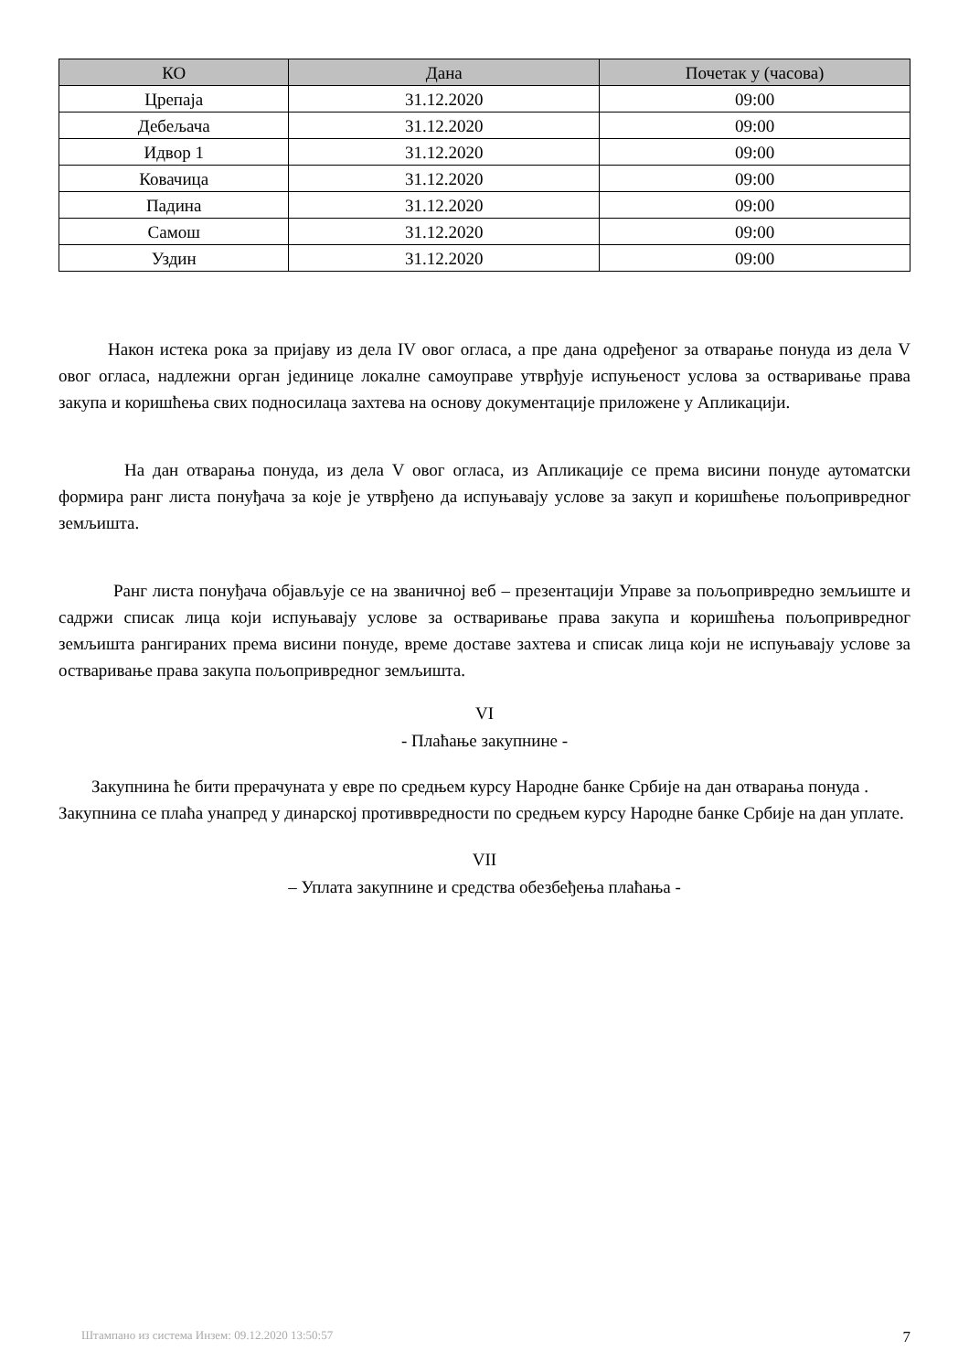| КО | Дана | Почетак у (часова) |
| --- | --- | --- |
| Црепаја | 31.12.2020 | 09:00 |
| Дебељача | 31.12.2020 | 09:00 |
| Идвор 1 | 31.12.2020 | 09:00 |
| Ковачица | 31.12.2020 | 09:00 |
| Падина | 31.12.2020 | 09:00 |
| Самош | 31.12.2020 | 09:00 |
| Уздин | 31.12.2020 | 09:00 |
Након истека рока за пријаву из дела IV овог огласа, а пре дана одређеног за отварање понуда из дела V овог огласа, надлежни орган јединице локалне самоуправе утврђује испуњеност услова за остваривање права закупа и коришћења свих подносилаца захтева на основу документације приложене у Апликацији.
На дан отварања понуда, из дела V овог огласа, из Апликације се према висини понуде аутоматски формира ранг листа понуђача за које је утврђено да испуњавају услове за закуп и коришћење пољопривредног земљишта.
Ранг листа понуђача објављује се на званичној веб – презентацији Управе за пољопривредно земљиште и садржи списак лица који испуњавају услове за остваривање права закупа и коришћења пољопривредног земљишта рангираних према висини понуде, време доставе захтева и списак лица који не испуњавају услове за остваривање права закупа пољопривредног земљишта.
VI
- Плаћање закупнине -
Закупнина ће бити прерачуната у евре по средњем курсу Народне банке Србије на дан отварања понуда .
Закупнина се плаћа унапред у динарској противвредности по средњем курсу Народне банке Србије на дан уплате.
VII
– Уплата закупнине и средства обезбеђења плаћања -
Штампано из система Инзем: 09.12.2020 13:50:57 7